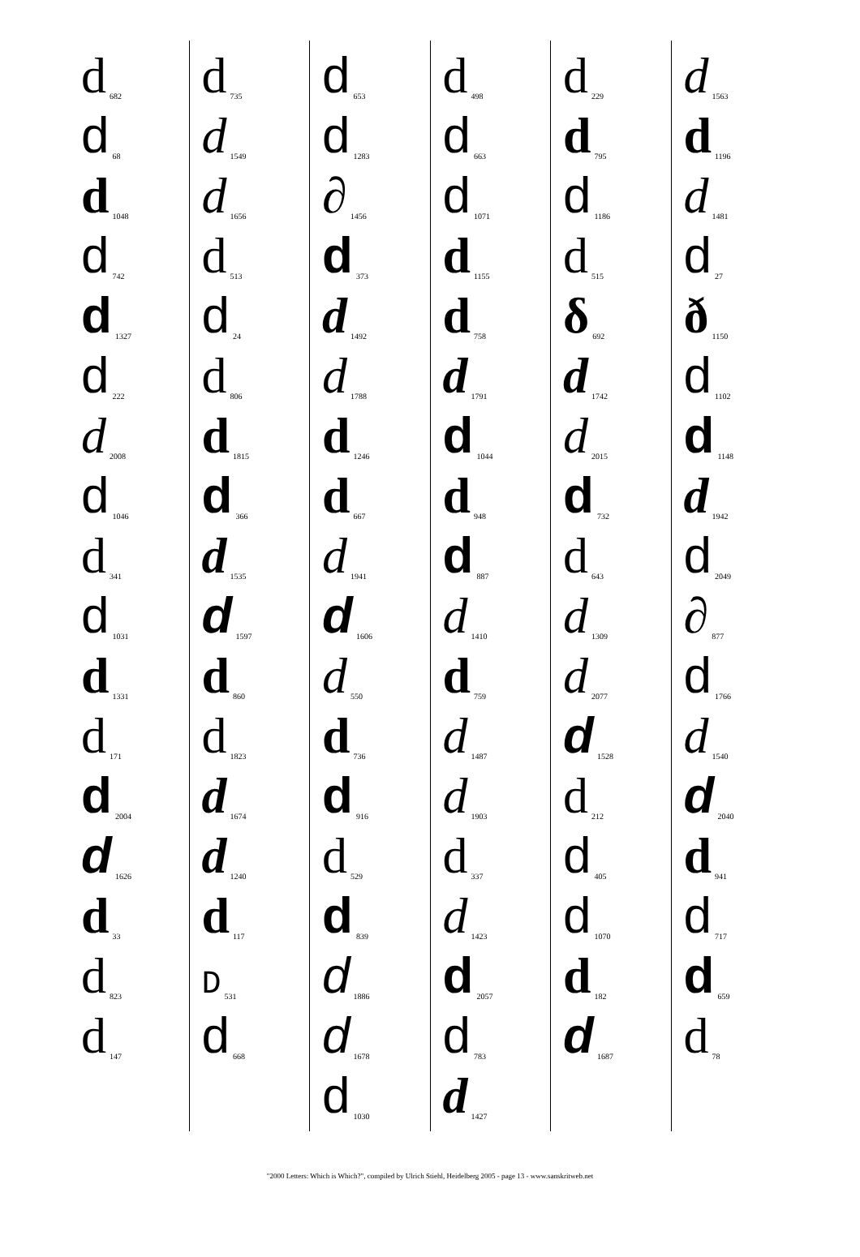d 682
d 68
d 1048
d 742
d 1327
d 222
d 2008
d 1046
d 341
d 1031
d 1331
d 171
d 2004
d 1626
d 33
d 823
d 147
d 735
d 1549
d 1656
d 513
d 24
d 806
d 1815
d 366
d 1535
d 1597
d 860
d 1823
d 1674
d 1240
d 117
D 531
d 668
d 653
d 1283
∂ 1456
d 373
d 1492
d 1788
d 1246
d 667
d 1941
d 1606
d 550
d 736
d 916
d 529
d 839
d 1886
d 1678
d 1030
d 498
d 663
d 1071
d 1155
d 758
d 1791
d 1044
d 948
d 887
d 1410
d 759
d 1487
d 1903
d 337
d 1423
d 2057
d 783
d 1427
d 229
d 795
d 1186
d 515
δ 692
d 1742
d 2015
d 732
d 643
d 1309
d 2077
d 1528
d 212
d 405
d 1070
d 182
d 1687
d 1563
d 1196
d 1481
d 27
ð 1150
d 1102
d 1148
d 1942
d 2049
∂ 877
d 1766
d 1540
d 2040
d 941
d 717
d 659
d 78
"2000 Letters: Which is Which?", compiled by Ulrich Stiehl, Heidelberg 2005 - page 13 - www.sanskritweb.net